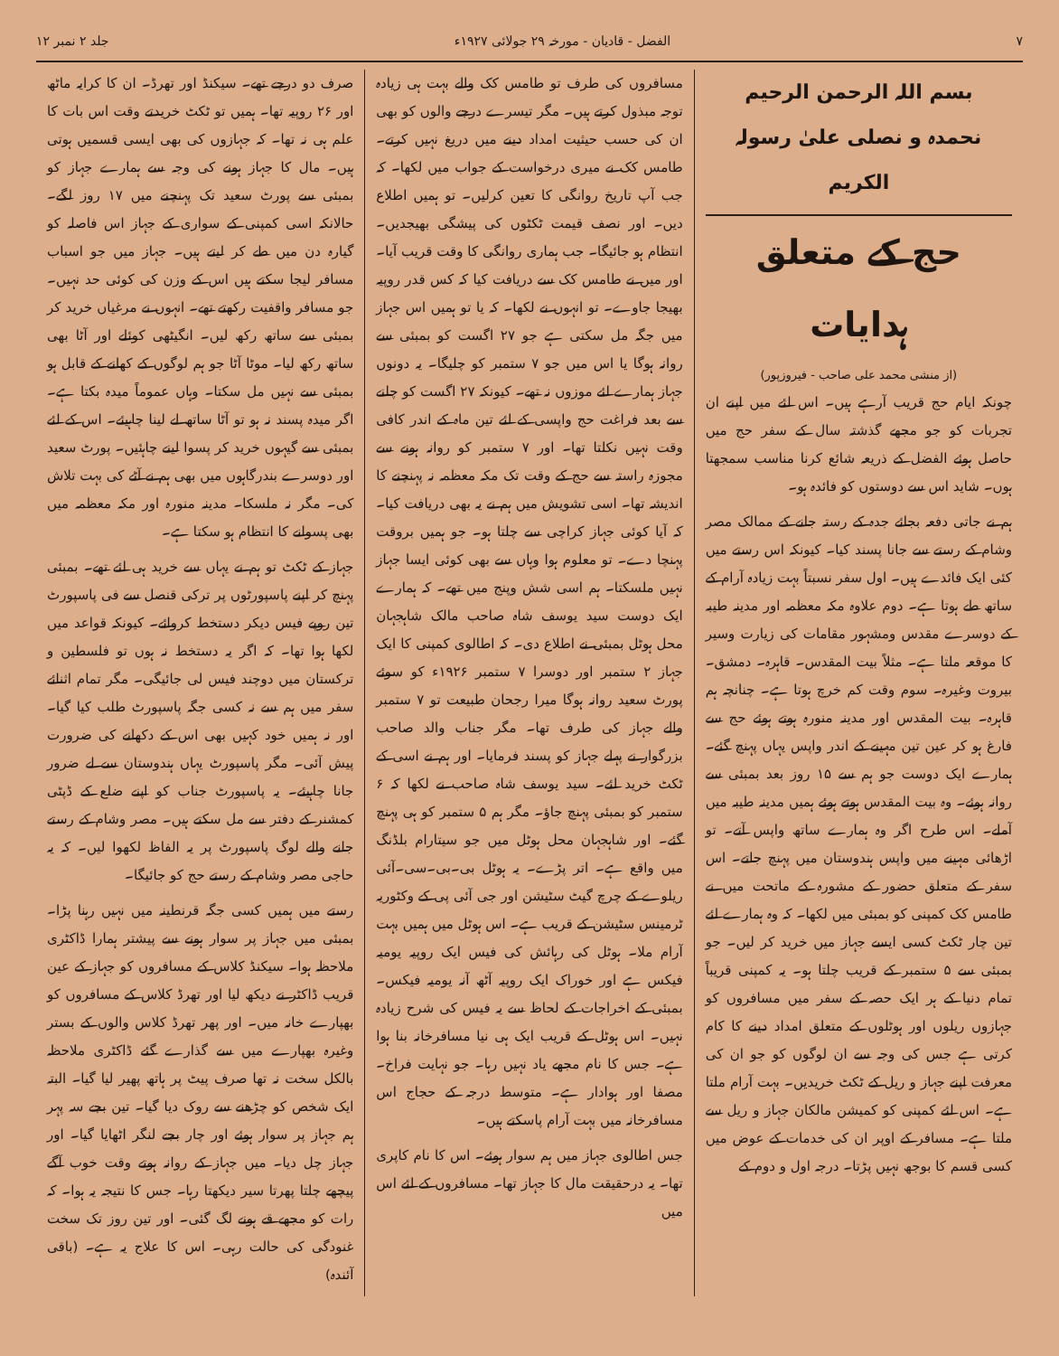۷ الفضل - قادیان - مورخہ ۲۹ جولائی ۱۹۲۷ء جلد ۲ نمبر ۱۲
بسم اللہ الرحمن الرحیم
نحمدہ و نصلی علیٰ رسولہ الکریم
حج کے متعلق ہدایات
(از منشی محمد علی صاحب - فیروزپور)
چونکہ ایام حج قریب آرہے ہیں۔ اس لئے میں اپنے ان تجربات کو جو مجھے گذشتہ سال کے سفر حج میں حاصل ہوئے الفضل کے ذریعہ شائع کرنا مناسب سمجھتا ہوں۔ شاید اس سے دوستوں کو فائدہ ہو۔
ہم نے جاتی دفعہ بجائے جدہ کے رستہ جانے کے ممالک مصر وشام کے رستے سے جانا پسند کیا۔ کیونکہ اس رستے میں کئی ایک فائدے ہیں۔ اول سفر نسبتاً بہت زیادہ آرام کے ساتھ طے ہوتا ہے۔ دوم علاوہ مکہ معظمہ اور مدینہ طیبہ کے دوسرے مقدس ومشہور مقامات کی زیارت وسیر کا موقعہ ملتا ہے۔ مثلاً بیت المقدس۔ قاہرہ۔ دمشق۔ بیروت وغیرہ۔ سوم وقت کم خرچ ہوتا ہے۔ چنانچہ ہم قاہرہ۔ بیت المقدس اور مدینہ منورہ ہوتے ہوئے حج سے فارغ ہو کر عین تین مہینے کے اندر واپس یہاں پہنچ گئے۔ ہمارے ایک دوست جو ہم سے ۱۵ روز بعد بمبئی سے روانہ ہوئے۔ وہ بیت المقدس ہوتے ہوئے ہمیں مدینہ طیبہ میں آملے۔ اس طرح اگر وہ ہمارے ساتھ واپس آتے۔ تو اڑھائی مہینے میں واپس ہندوستان میں پہنچ جاتے۔ اس سفر کے متعلق حضور کے مشورہ کے ماتحت میں نے طامس کک کمپنی کو بمبئی میں لکھا۔ کہ وہ ہمارے لئے تین چار ٹکٹ کسی ایسے جہاز میں خرید کر لیں۔ جو بمبئی سے ۵ ستمبر کے قریب چلتا ہو۔ یہ کمپنی قریباً تمام دنیا کے ہر ایک حصہ کے سفر میں مسافروں کو جہازوں ریلوں اور ہوٹلوں کے متعلق امداد دینے کا کام کرتی ہے جس کی وجہ سے ان لوگوں کو جو ان کی معرفت اپنے جہاز و ریل کے ٹکٹ خریدیں۔ بہت آرام ملتا ہے۔ اس لئے کمپنی کو کمیشن مالکان جہاز و ریل سے ملتا ہے۔ مسافر کے اوپر ان کی خدمات کے عوض میں کسی قسم کا بوجھ نہیں پڑتا۔ درجہ اول و دوم کے
مسافروں کی طرف تو طامس کک والے بہت ہی زیادہ توجہ مبذول کرتے ہیں۔ مگر تیسرے درجے والوں کو بھی ان کی حسب حیثیت امداد دینے میں دریغ نہیں کرتے۔ طامس کک نے میری درخواست کے جواب میں لکھا۔ کہ جب آپ تاریخ روانگی کا تعین کرلیں۔ تو ہمیں اطلاع دیں۔ اور نصف قیمت ٹکٹوں کی پیشگی بھیجدیں۔ انتظام ہو جائیگا۔ جب ہماری روانگی کا وقت قریب آیا۔ اور میں نے طامس کک سے دریافت کیا کہ کس قدر روپیہ بھیجا جاوے۔ تو انہوں نے لکھا۔ کہ یا تو ہمیں اس جہاز میں جگہ مل سکتی ہے جو ۲۷ اگست کو بمبئی سے روانہ ہوگا یا اس میں جو ۷ ستمبر کو چلیگا۔ یہ دونوں جہاز ہمارے لئے موزوں نہ تھے۔ کیونکہ ۲۷ اگست کو چلنے سے بعد فراغت حج واپسی کے لئے تین ماہ کے اندر کافی وقت نہیں نکلتا تھا۔ اور ۷ ستمبر کو روانہ ہونے سے مجوزہ راستہ سے حج کے وقت تک مکہ معظمہ نہ پہنچنے کا اندیشہ تھا۔ اسی تشویش میں ہم نے یہ بھی دریافت کیا۔ کہ آیا کوئی جہاز کراچی سے چلتا ہو۔ جو ہمیں بروقت پہنچا دے۔ تو معلوم ہوا وہاں سے بھی کوئی ایسا جہاز نہیں ملسکتا۔ ہم اسی شش وپنج میں تھے۔ کہ ہمارے ایک دوست سید یوسف شاہ صاحب مالک شاہجہان محل ہوٹل بمبئی نے اطلاع دی۔ کہ اطالوی کمپنی کا ایک جہاز ۲ ستمبر اور دوسرا ۷ ستمبر ۱۹۲۶ء کو سوئے پورٹ سعید روانہ ہوگا میرا رجحان طبیعت تو ۷ ستمبر والے جہاز کی طرف تھا۔ مگر جناب والد صاحب بزرگوار نے پہلے جہاز کو پسند فرمایا۔ اور ہم نے اسی کے ٹکٹ خرید لئے۔ سید یوسف شاہ صاحب نے لکھا کہ ۶ ستمبر کو بمبئی پہنچ جاؤ۔ مگر ہم ۵ ستمبر کو ہی پہنچ گئے۔ اور شاہجہان محل ہوٹل میں جو سیتارام بلڈنگ میں واقع ہے۔ اتر پڑے۔ یہ ہوٹل بی۔بی۔سی۔آئی ریلوے کے چرچ گیٹ سٹیشن اور جی آئی پی کے وکٹوریہ ٹرمینس سٹیشن کے قریب ہے۔ اس ہوٹل میں ہمیں بہت آرام ملا۔ ہوٹل کی رہائش کی فیس ایک روپیہ یومیہ فیکس ہے اور خوراک ایک روپیہ آٹھ آنہ یومیہ فیکس۔ بمبئی کے اخراجات کے لحاظ سے یہ فیس کی شرح زیادہ نہیں۔ اس ہوٹل کے قریب ایک ہی نیا مسافرخانہ بنا ہوا ہے۔ جس کا نام مجھے یاد نہیں رہا۔ جو نہایت فراخ۔ مصفا اور ہوادار ہے۔ متوسط درجہ کے حجاج اس مسافرخانہ میں بہت آرام پاسکتے ہیں۔
جس اطالوی جہاز میں ہم سوار ہوئے۔ اس کا نام کاپری تھا۔ یہ درحقیقت مال کا جہاز تھا۔ مسافروں کے لئے اس میں
صرف دو درجے تھے۔ سیکنڈ اور تھرڈ۔ ان کا کرایہ ماٹھ اور ۲۶ روپیہ تھا۔ ہمیں تو ٹکٹ خریدتے وقت اس بات کا علم ہی نہ تھا۔ کہ جہازوں کی بھی ایسی قسمیں ہوتی ہیں۔ مال کا جہاز ہونے کی وجہ سے ہمارے جہاز کو بمبئی سے پورٹ سعید تک پہنچنے میں ۱۷ روز لگے۔ حالانکہ اسی کمپنی کے سواری کے جہاز اس فاصلہ کو گیارہ دن میں طے کر لیتے ہیں۔ جہاز میں جو اسباب مسافر لیجا سکتے ہیں اس کے وزن کی کوئی حد نہیں۔ جو مسافر واقفیت رکھتے تھے۔ انہوں نے مرغیاں خرید کر بمبئی سے ساتھ رکھ لیں۔ انگیٹھی کوئلے اور آٹا بھی ساتھ رکھ لیا۔ موٹا آٹا جو ہم لوگوں کے کھانے کے قابل ہو بمبئی سے نہیں مل سکتا۔ وہاں عموماً میدہ بکتا ہے۔ اگر میدہ پسند نہ ہو تو آٹا ساتھ لے لینا چاہیئے۔ اس کے لئے بمبئی سے گیہوں خرید کر پسوا لینے چاہئیں۔ پورٹ سعید اور دوسرے بندرگاہوں میں بھی ہم نے آٹے کی بہت تلاش کی۔ مگر نہ ملسکا۔ مدینہ منورہ اور مکہ معظمہ میں بھی پسوانے کا انتظام ہو سکتا ہے۔
جہاز کے ٹکٹ تو ہم نے یہاں سے خرید ہی لئے تھے۔ بمبئی پہنچ کر اپنے پاسپورٹوں پر ترکی قنصل سے فی پاسپورٹ تین روپے فیس دیکر دستخط کروائے۔ کیونکہ قواعد میں لکھا ہوا تھا۔ کہ اگر یہ دستخط نہ ہوں تو فلسطین و ترکستان میں دوچند فیس لی جائیگی۔ مگر تمام اثنائے سفر میں ہم سے نہ کسی جگہ پاسپورٹ طلب کیا گیا۔ اور نہ ہمیں خود کہیں بھی اس کے دکھانے کی ضرورت پیش آئی۔ مگر پاسپورٹ یہاں ہندوستان سے لے ضرور جانا چاہیئے۔ یہ پاسپورٹ جناب کو اپنے ضلع کے ڈپٹی کمشنر کے دفتر سے مل سکتے ہیں۔ مصر وشام کے رستے جانے والے لوگ پاسپورٹ پر یہ الفاظ لکھوا لیں۔ کہ یہ حاجی مصر وشام کے رستے حج کو جائیگا۔
رستے میں ہمیں کسی جگہ قرنطینہ میں نہیں رہنا پڑا۔ بمبئی میں جہاز پر سوار ہونے سے پیشتر ہمارا ڈاکٹری ملاحظہ ہوا۔ سیکنڈ کلاس کے مسافروں کو جہاز کے عین قریب ڈاکٹر نے دیکھ لیا اور تھرڈ کلاس کے مسافروں کو بھپارے خانہ میں۔ اور پھر تھرڈ کلاس والوں کے بستر وغیرہ بھپارے میں سے گذارے گئے ڈاکٹری ملاحظہ بالکل سخت نہ تھا صرف پیٹ پر ہاتھ پھیر لیا گیا۔ البتہ ایک شخص کو چڑھنے سے روک دیا گیا۔ تین بجے سہ پہر ہم جہاز پر سوار ہوئے اور چار بجے لنگر اٹھایا گیا۔ اور جہاز چل دیا۔ میں جہاز کے روانہ ہوتے وقت خوب آگے پیچھے چلتا پھرتا سیر دیکھتا رہا۔ جس کا نتیجہ یہ ہوا۔ کہ رات کو مجھے قے ہونے لگ گئی۔ اور تین روز تک سخت غنودگی کی حالت رہی۔ اس کا علاج یہ ہے۔ (باقی آئندہ)